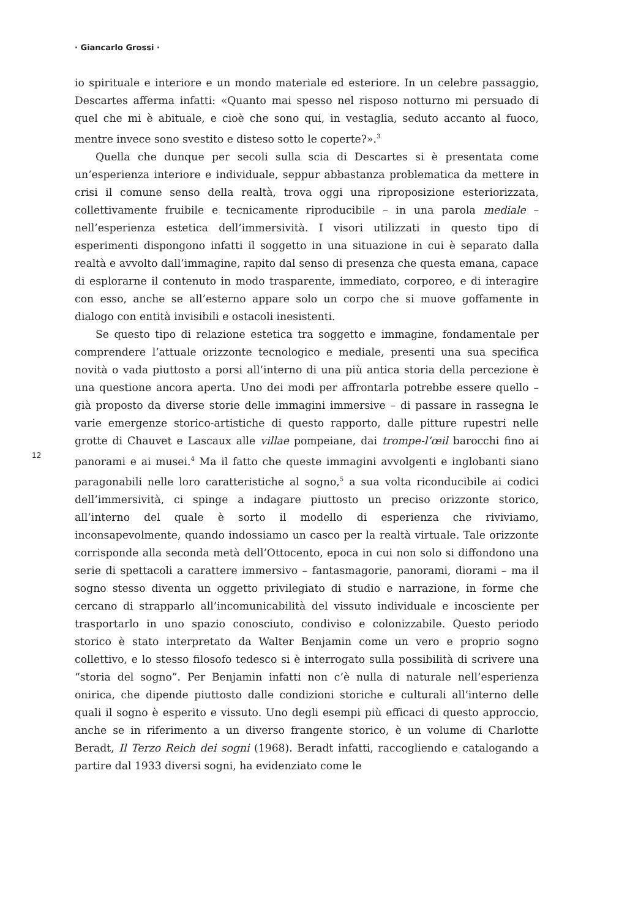· Giancarlo Grossi ·
12
io spirituale e interiore e un mondo materiale ed esteriore. In un celebre passaggio, Descartes afferma infatti: «Quanto mai spesso nel risposo notturno mi persuado di quel che mi è abituale, e cioè che sono qui, in vestaglia, seduto accanto al fuoco, mentre invece sono svestito e disteso sotto le coperte?».<sup>3</sup>
Quella che dunque per secoli sulla scia di Descartes si è presentata come un’esperienza interiore e individuale, seppur abbastanza problematica da mettere in crisi il comune senso della realtà, trova oggi una riproposizione esteriorizzata, collettivamente fruibile e tecnicamente riproducibile – in una parola mediale – nell’esperienza estetica dell’immersività. I visori utilizzati in questo tipo di esperimenti dispongono infatti il soggetto in una situazione in cui è separato dalla realtà e avvolto dall’immagine, rapito dal senso di presenza che questa emana, capace di esplorarne il contenuto in modo trasparente, immediato, corporeo, e di interagire con esso, anche se all’esterno appare solo un corpo che si muove goffamente in dialogo con entità invisibili e ostacoli inesistenti.
Se questo tipo di relazione estetica tra soggetto e immagine, fondamentale per comprendere l’attuale orizzonte tecnologico e mediale, presenti una sua specifica novità o vada piuttosto a porsi all’interno di una più antica storia della percezione è una questione ancora aperta. Uno dei modi per affrontarla potrebbe essere quello – già proposto da diverse storie delle immagini immersive – di passare in rassegna le varie emergenze storico-artistiche di questo rapporto, dalle pitture rupestri nelle grotte di Chauvet e Lascaux alle villae pompeiane, dai trompe-l’œil barocchi fino ai panorami e ai musei.<sup>4</sup> Ma il fatto che queste immagini avvolgenti e inglobanti siano paragonabili nelle loro caratteristiche al sogno,<sup>5</sup> a sua volta riconducibile ai codici dell’immersività, ci spinge a indagare piuttosto un preciso orizzonte storico, all’interno del quale è sorto il modello di esperienza che riviviamo, inconsapevolmente, quando indossiamo un casco per la realtà virtuale. Tale orizzonte corrisponde alla seconda metà dell’Ottocento, epoca in cui non solo si diffondono una serie di spettacoli a carattere immersivo – fantasmagorie, panorami, diorami – ma il sogno stesso diventa un oggetto privilegiato di studio e narrazione, in forme che cercano di strapparlo all’incomunicabilità del vissuto individuale e incosciente per trasportarlo in uno spazio conosciuto, condiviso e colonizzabile. Questo periodo storico è stato interpretato da Walter Benjamin come un vero e proprio sogno collettivo, e lo stesso filosofo tedesco si è interrogato sulla possibilità di scrivere una “storia del sogno”. Per Benjamin infatti non c’è nulla di naturale nell’esperienza onirica, che dipende piuttosto dalle condizioni storiche e culturali all’interno delle quali il sogno è esperito e vissuto. Uno degli esempi più efficaci di questo approccio, anche se in riferimento a un diverso frangente storico, è un volume di Charlotte Beradt, Il Terzo Reich dei sogni (1968). Beradt infatti, raccogliendo e catalogando a partire dal 1933 diversi sogni, ha evidenziato come le